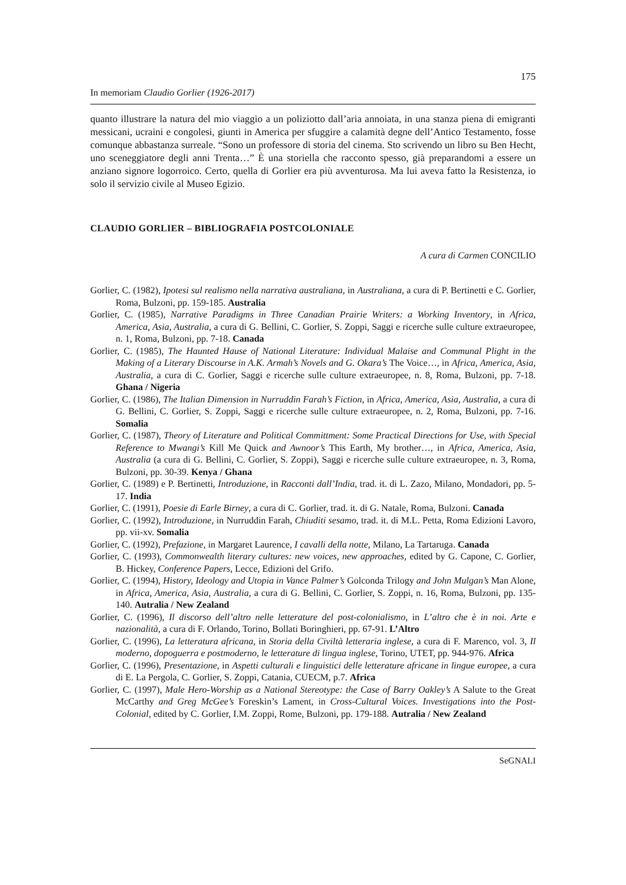175
In memoriam Claudio Gorlier (1926-2017)
quanto illustrare la natura del mio viaggio a un poliziotto dall’aria annoiata, in una stanza piena di emigranti messicani, ucraini e congolesi, giunti in America per sfuggire a calamità degne dell’Antico Testamento, fosse comunque abbastanza surreale. “Sono un professore di storia del cinema. Sto scrivendo un libro su Ben Hecht, uno sceneggiatore degli anni Trenta…” È una storiella che racconto spesso, già preparandomi a essere un anziano signore logorroico. Certo, quella di Gorlier era più avventurosa. Ma lui aveva fatto la Resistenza, io solo il servizio civile al Museo Egizio.
CLAUDIO GORLIER – BIBLIOGRAFIA POSTCOLONIALE
A cura di Carmen CONCILIO
Gorlier, C. (1982), Ipotesi sul realismo nella narrativa australiana, in Australiana, a cura di P. Bertinetti e C. Gorlier, Roma, Bulzoni, pp. 159-185. Australia
Gorlier, C. (1985), Narrative Paradigms in Three Canadian Prairie Writers: a Working Inventory, in Africa, America, Asia, Australia, a cura di G. Bellini, C. Gorlier, S. Zoppi, Saggi e ricerche sulle culture extraeuropee, n. 1, Roma, Bulzoni, pp. 7-18. Canada
Gorlier, C. (1985), The Haunted Hause of National Literature: Individual Malaise and Communal Plight in the Making of a Literary Discourse in A.K. Armah’s Novels and G. Okara’s The Voice…, in Africa, America, Asia, Australia, a cura di C. Gorlier, Saggi e ricerche sulle culture extraeuropee, n. 8, Roma, Bulzoni, pp. 7-18. Ghana / Nigeria
Gorlier, C. (1986), The Italian Dimension in Nurruddin Farah’s Fiction, in Africa, America, Asia, Australia, a cura di G. Bellini, C. Gorlier, S. Zoppi, Saggi e ricerche sulle culture extraeuropee, n. 2, Roma, Bulzoni, pp. 7-16. Somalia
Gorlier, C. (1987), Theory of Literature and Political Committment: Some Practical Directions for Use, with Special Reference to Mwangi’s Kill Me Quick and Awnoor’s This Earth, My brother…, in Africa, America, Asia, Australia (a cura di G. Bellini, C. Gorlier, S. Zoppi), Saggi e ricerche sulle culture extraeuropee, n. 3, Roma, Bulzoni, pp. 30-39. Kenya / Ghana
Gorlier, C. (1989) e P. Bertinetti, Introduzione, in Racconti dall’India, trad. it. di L. Zazo, Milano, Mondadori, pp. 5-17. India
Gorlier, C. (1991), Poesie di Earle Birney, a cura di C. Gorlier, trad. it. di G. Natale, Roma, Bulzoni. Canada
Gorlier, C. (1992), Introduzione, in Nurruddin Farah, Chiuditi sesamo, trad. it. di M.L. Petta, Roma Edizioni Lavoro, pp. vii-xv. Somalia
Gorlier, C. (1992), Prefazione, in Margaret Laurence, I cavalli della notte, Milano, La Tartaruga. Canada
Gorlier, C. (1993), Commonwealth literary cultures: new voices, new approaches, edited by G. Capone, C. Gorlier, B. Hickey, Conference Papers, Lecce, Edizioni del Grifo.
Gorlier, C. (1994), History, Ideology and Utopia in Vance Palmer’s Golconda Trilogy and John Mulgan’s Man Alone, in Africa, America, Asia, Australia, a cura di G. Bellini, C. Gorlier, S. Zoppi, n. 16, Roma, Bulzoni, pp. 135-140. Autralia / New Zealand
Gorlier, C. (1996), Il discorso dell’altro nelle letterature del post-colonialismo, in L’altro che è in noi. Arte e nazionalità, a cura di F. Orlando, Torino, Bollati Boringhieri, pp. 67-91. L’Altro
Gorlier, C. (1996), La letteratura africana, in Storia della Civiltà letteraria inglese, a cura di F. Marenco, vol. 3, Il moderno, dopoguerra e postmoderno, le letterature di lingua inglese, Torino, UTET, pp. 944-976. Africa
Gorlier, C. (1996), Presentazione, in Aspetti culturali e linguistici delle letterature africane in lingue europee, a cura di E. La Pergola, C. Gorlier, S. Zoppi, Catania, CUECM, p.7. Africa
Gorlier, C. (1997), Male Hero-Worship as a National Stereotype: the Case of Barry Oakley’s A Salute to the Great McCarthy and Greg McGee’s Foreskin’s Lament, in Cross-Cultural Voices. Investigations into the Post-Colonial, edited by C. Gorlier, I.M. Zoppi, Rome, Bulzoni, pp. 179-188. Autralia / New Zealand
SeGNALI